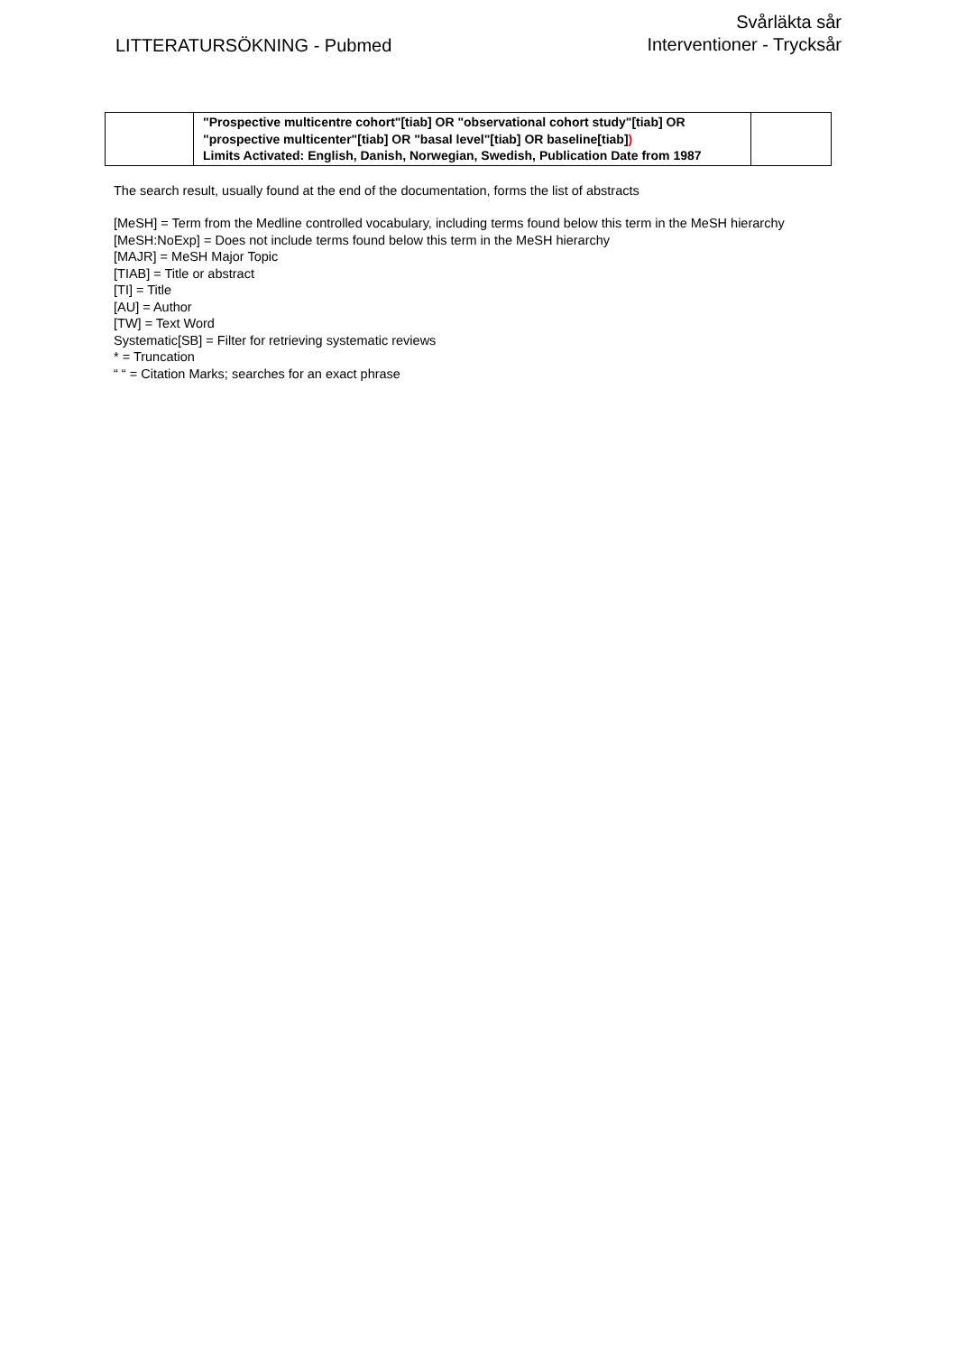LITTERATURSÖKNING - Pubmed
Svårläkta sår
Interventioner - Trycksår
| | "Prospective multicentre cohort"[tiab] OR "observational cohort study"[tiab] OR "prospective multicenter"[tiab] OR "basal level"[tiab] OR baseline[tiab] ) Limits Activated: English, Danish, Norwegian, Swedish, Publication Date from 1987 | |
The search result, usually found at the end of the documentation, forms the list of abstracts
[MeSH] = Term from the Medline controlled vocabulary, including terms found below this term in the MeSH hierarchy
[MeSH:NoExp] = Does not include terms found below this term in the MeSH hierarchy
[MAJR] = MeSH Major Topic
[TIAB] = Title or abstract
[TI] = Title
[AU] = Author
[TW] = Text Word
Systematic[SB] = Filter for retrieving systematic reviews
* = Truncation
“ “ = Citation Marks; searches for an exact phrase